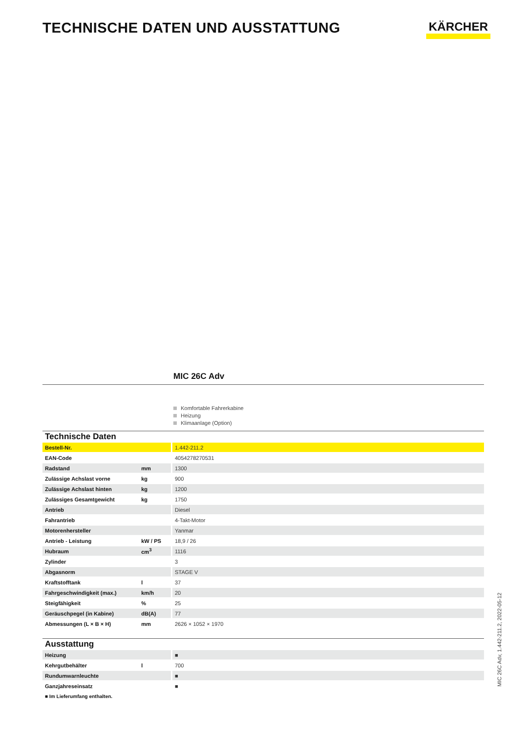TECHNISCHE DATEN UND AUSSTATTUNG
KÄRCHER
MIC 26C Adv
Komfortable Fahrerkabine
Heizung
Klimaanlage (Option)
Technische Daten
| Bestell-Nr. | | 1.442-211.2 |
| EAN-Code | | 4054278270531 |
| Radstand | mm | 1300 |
| Zulässige Achslast vorne | kg | 900 |
| Zulässige Achslast hinten | kg | 1200 |
| Zulässiges Gesamtgewicht | kg | 1750 |
| Antrieb | | Diesel |
| Fahrantrieb | | 4-Takt-Motor |
| Motorenhersteller | | Yanmar |
| Antrieb - Leistung | kW / PS | 18,9 / 26 |
| Hubraum | cm<sup>3</sup> | 1116 |
| Zylinder | | 3 |
| Abgasnorm | | STAGE V |
| Kraftstofftank | l | 37 |
| Fahrgeschwindigkeit (max.) | km/h | 20 |
| Steigfähigkeit | % | 25 |
| Geräuschpegel (in Kabine) | dB(A) | 77 |
| Abmessungen (L × B × H) | mm | 2626 × 1052 × 1970 |
Ausstattung
| Heizung | | ■ |
| Kehrgutbehälter | l | 700 |
| Rundumwarnleuchte | | ■ |
| Ganzjahreseinsatz | | ■ |
■ Im Lieferumfang enthalten.
MIC 26C Adv, 1.442-211.2, 2022-05-12